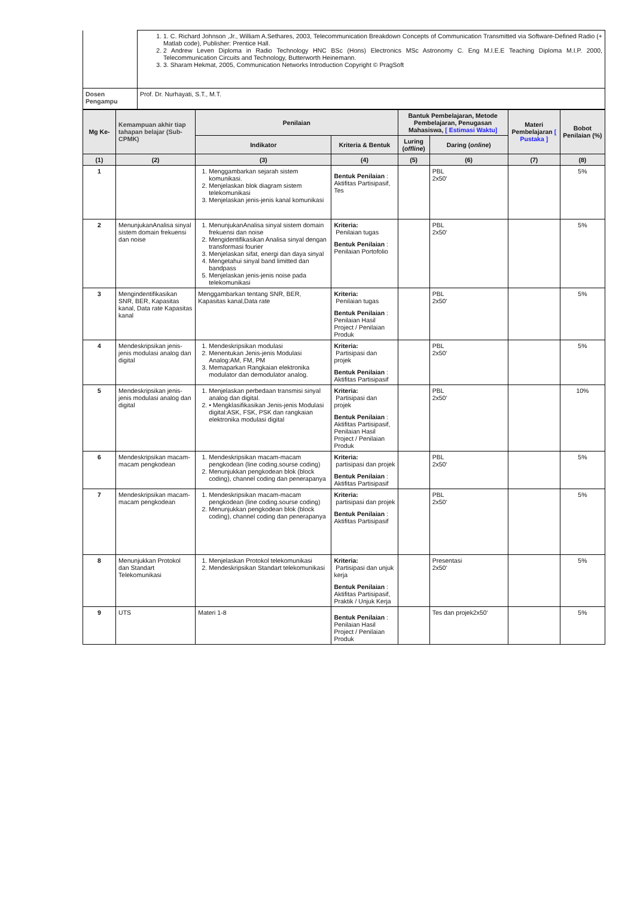| | 1. 1. C. Richard Johnson ,Jr., William A.Sethares, 2003, Telecommunication Breakdown Concepts of Communication Transmitted via Software-Defined Radio (+ Matlab code), Publisher: Prentice Hall. 2. 2 Andrew Leven Diploma in Radio Technology HNC BSc (Hons) Electronics MSc Astronomy C. Eng M.I.E.E Teaching Diploma M.I.P. 2000, Telecommunication Circuits and Technology, Butterworth Heinemann. 3. 3. Sharam Hekmat, 2005, Communication Networks Introduction Copyright © PragSoft |
| Dosen Pengampu | Prof. Dr. Nurhayati, S.T., M.T. |
| Mg Ke- | Kemampuan akhir tiap tahapan belajar (Sub-CPMK) | Penilaian | | Bantuk Pembelajaran, Metode Pembelajaran, Penugasan Mahasiswa, [ Estimasi Waktu] | | Materi Pembelajaran [ Pustaka ] | Bobot Penilaian (%) |
| --- | --- | --- | --- | --- | --- | --- | --- |
| | | Indikator | Kriteria & Bentuk | Luring ( offline ) | Daring ( online ) | | |
| (1) | (2) | (3) | (4) | (5) | (6) | (7) | (8) |
| 1 | | 1. Menggambarkan sejarah sistem komunikasi. 2. Menjelaskan blok diagram sistem telekomunikasi 3. Menjelaskan jenis-jenis kanal komunikasi | Bentuk Penilaian : Aktifitas Partisipasif, Tes | | PBL 2x50‘ | | 5% |
| 2 | MenunjukanAnalisa sinyal sistem domain frekuensi dan noise | 1. MenunjukanAnalisa sinyal sistem domain frekuensi dan noise 2. Mengidentifikasikan Analisa sinyal dengan transformasi fourier 3. Menjelaskan sifat, energi dan daya sinyal 4. Mengetahui sinyal band limitted dan bandpass 5. Menjelaskan jenis-jenis noise pada telekomunikasi | Kriteria: Penilaian tugas Bentuk Penilaian : Penilaian Portofolio | | PBL 2x50‘ | | 5% |
| 3 | Mengindentifikasikan SNR, BER, Kapasitas kanal, Data rate Kapasitas kanal | Menggambarkan tentang SNR, BER, Kapasitas kanal,Data rate | Kriteria: Penilaian tugas Bentuk Penilaian : Penilaian Hasil Project / Penilaian Produk | | PBL 2x50‘ | | 5% |
| 4 | Mendeskripsikan jenis-jenis modulasi analog dan digital | 1. Mendeskripsikan modulasi 2. Menentukan Jenis-jenis Modulasi Analog:AM, FM, PM 3. Memaparkan Rangkaian elektronika modulator dan demodulator analog. | Kriteria: Partisipasi dan projek Bentuk Penilaian : Aktifitas Partisipasif | | PBL 2x50‘ | | 5% |
| 5 | Mendeskripsikan jenis-jenis modulasi analog dan digital | 1. Menjelaskan perbedaan transmisi sinyal analog dan digital. 2. • Mengklasifikasikan Jenis-jenis Modulasi digital:ASK, FSK, PSK dan rangkaian elektronika modulasi digital | Kriteria: Partisipasi dan projek Bentuk Penilaian : Aktifitas Partisipasif, Penilaian Hasil Project / Penilaian Produk | | PBL 2x50‘ | | 10% |
| 6 | Mendeskripsikan macam-macam pengkodean | 1. Mendeskripsikan macam-macam pengkodean (line coding.sourse coding) 2. Menunjukkan pengkodean blok (block coding), channel coding dan penerapanya | Kriteria: partisipasi dan projek Bentuk Penilaian : Aktifitas Partisipasif | | PBL 2x50‘ | | 5% |
| 7 | Mendeskripsikan macam-macam pengkodean | 1. Mendeskripsikan macam-macam pengkodean (line coding.sourse coding) 2. Menunjukkan pengkodean blok (block coding), channel coding dan penerapanya | Kriteria: partisipasi dan projek Bentuk Penilaian : Aktifitas Partisipasif | | PBL 2x50‘ | | 5% |
| 8 | Menunjukkan Protokol dan Standart Telekomunikasi | 1. Menjelaskan Protokol telekomunikasi 2. Mendeskripsikan Standart telekomunikasi | Kriteria: Partisipasi dan unjuk kerja Bentuk Penilaian : Aktifitas Partisipasif, Praktik / Unjuk Kerja | | Presentasi 2x50‘ | | 5% |
| 9 | UTS | Materi 1-8 | Bentuk Penilaian : Penilaian Hasil Project / Penilaian Produk | | Tes dan projek2x50‘ | | 5% |